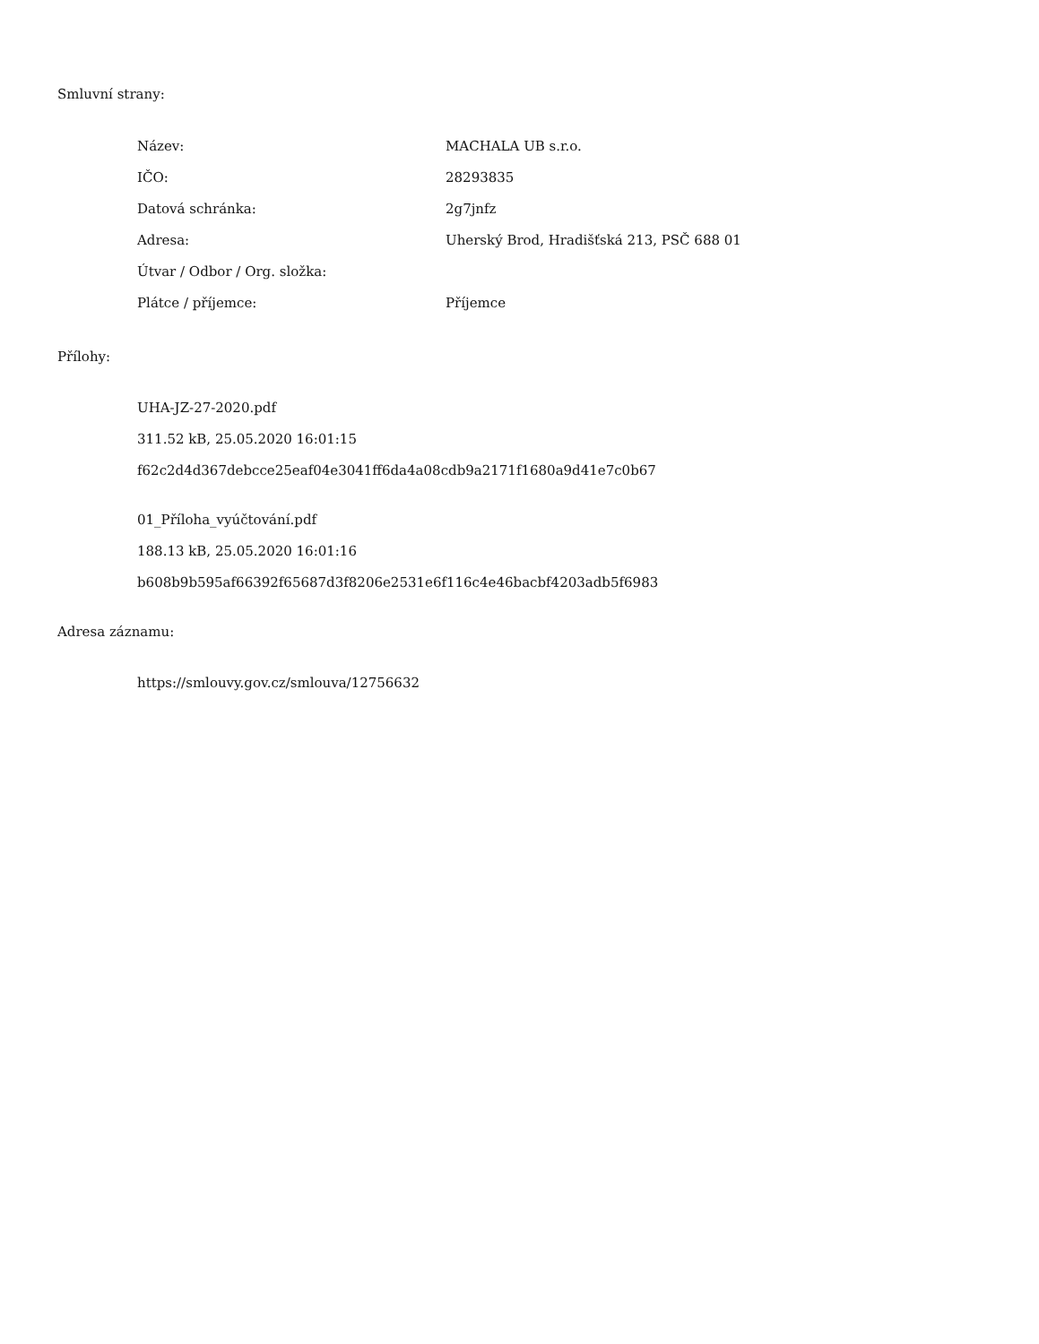Smluvní strany:
| Název: | MACHALA UB s.r.o. |
| IČO: | 28293835 |
| Datová schránka: | 2g7jnfz |
| Adresa: | Uherský Brod, Hradišťská 213, PSČ 688 01 |
| Útvar / Odbor / Org. složka: | |
| Plátce / příjemce: | Příjemce |
Přílohy:
UHA-JZ-27-2020.pdf
311.52 kB, 25.05.2020 16:01:15
f62c2d4d367debcce25eaf04e3041ff6da4a08cdb9a2171f1680a9d41e7c0b67
01_Příloha_vyúčtování.pdf
188.13 kB, 25.05.2020 16:01:16
b608b9b595af66392f65687d3f8206e2531e6f116c4e46bacbf4203adb5f6983
Adresa záznamu:
https://smlouvy.gov.cz/smlouva/12756632